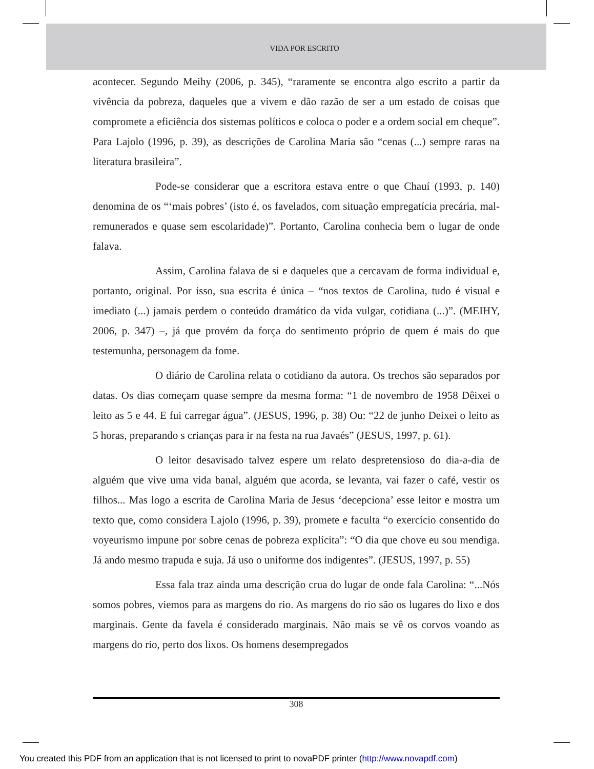VIDA POR ESCRITO
acontecer. Segundo Meihy (2006, p. 345), “raramente se encontra algo escrito a partir da vivência da pobreza, daqueles que a vivem e dão razão de ser a um estado de coisas que compromete a eficiência dos sistemas políticos e coloca o poder e a ordem social em cheque”. Para Lajolo (1996, p. 39), as descrições de Carolina Maria são “cenas (...) sempre raras na literatura brasileira”.
Pode-se considerar que a escritora estava entre o que Chauí (1993, p. 140) denomina de os “‘mais pobres’ (isto é, os favelados, com situação empregatícia precária, mal-remunerados e quase sem escolaridade)”. Portanto, Carolina conhecia bem o lugar de onde falava.
Assim, Carolina falava de si e daqueles que a cercavam de forma individual e, portanto, original. Por isso, sua escrita é única – “nos textos de Carolina, tudo é visual e imediato (...) jamais perdem o conteúdo dramático da vida vulgar, cotidiana (...)”. (MEIHY, 2006, p. 347) –, já que provém da força do sentimento próprio de quem é mais do que testemunha, personagem da fome.
O diário de Carolina relata o cotidiano da autora. Os trechos são separados por datas. Os dias começam quase sempre da mesma forma: “1 de novembro de 1958 Dêixei o leito as 5 e 44. E fui carregar água”. (JESUS, 1996, p. 38) Ou: “22 de junho Deixei o leito as 5 horas, preparando s crianças para ir na festa na rua Javaés” (JESUS, 1997, p. 61).
O leitor desavisado talvez espere um relato despretensioso do dia-a-dia de alguém que vive uma vida banal, alguém que acorda, se levanta, vai fazer o café, vestir os filhos... Mas logo a escrita de Carolina Maria de Jesus ‘decepciona’ esse leitor e mostra um texto que, como considera Lajolo (1996, p. 39), promete e faculta “o exercício consentido do voyeurismo impune por sobre cenas de pobreza explícita”: “O dia que chove eu sou mendiga. Já ando mesmo trapuda e suja. Já uso o uniforme dos indigentes”. (JESUS, 1997, p. 55)
Essa fala traz ainda uma descrição crua do lugar de onde fala Carolina: “...Nós somos pobres, viemos para as margens do rio. As margens do rio são os lugares do lixo e dos marginais. Gente da favela é considerado marginais. Não mais se vê os corvos voando as margens do rio, perto dos lixos. Os homens desempregados
308
You created this PDF from an application that is not licensed to print to novaPDF printer (http://www.novapdf.com)